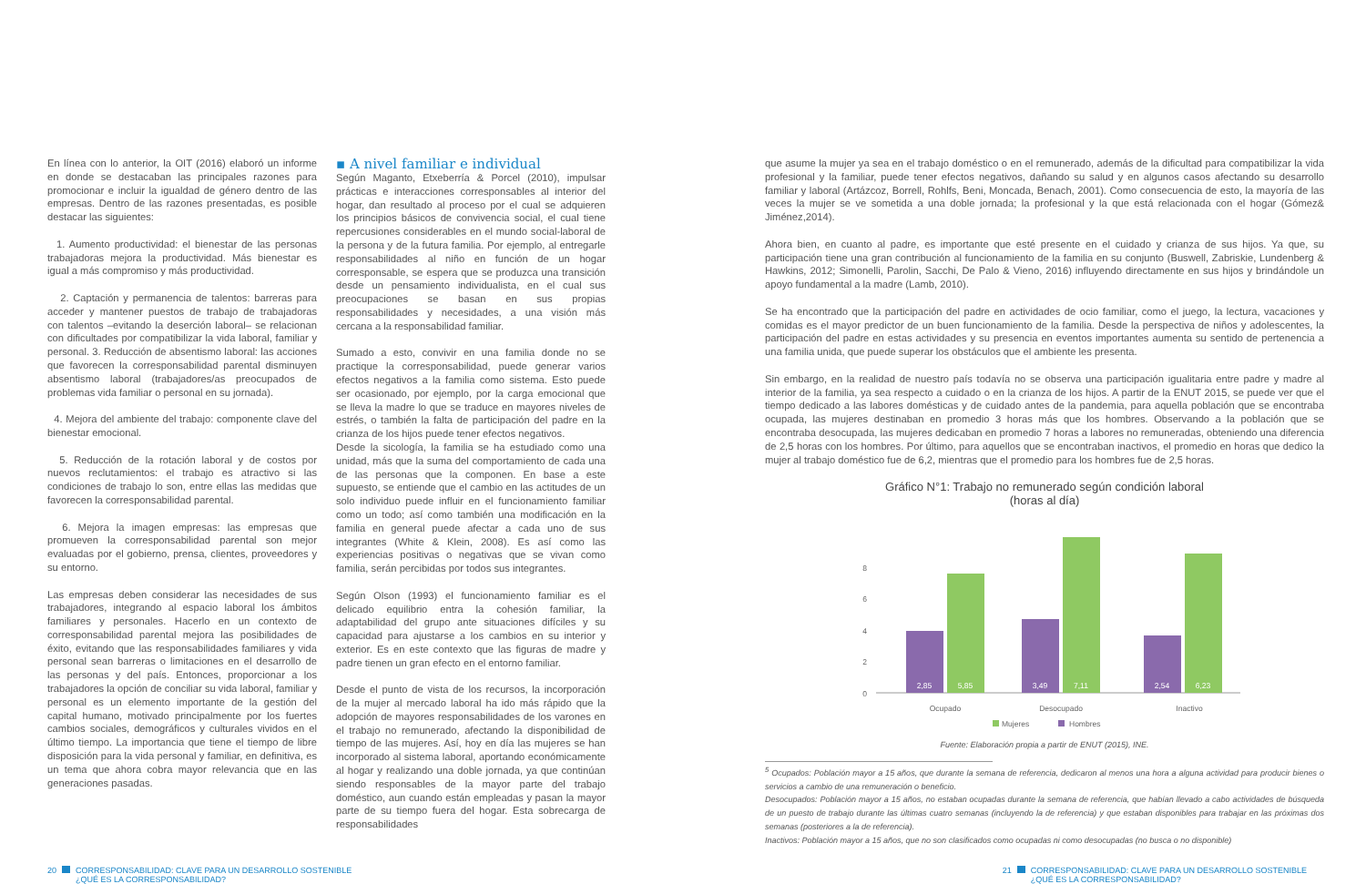En línea con lo anterior, la OIT (2016) elaboró un informe en donde se destacaban las principales razones para promocionar e incluir la igualdad de género dentro de las empresas. Dentro de las razones presentadas, es posible destacar las siguientes:
1. Aumento productividad: el bienestar de las personas trabajadoras mejora la productividad. Más bienestar es igual a más compromiso y más productividad.
2. Captación y permanencia de talentos: barreras para acceder y mantener puestos de trabajo de trabajadoras con talentos –evitando la deserción laboral– se relacionan con dificultades por compatibilizar la vida laboral, familiar y personal. 3. Reducción de absentismo laboral: las acciones que favorecen la corresponsabilidad parental disminuyen absentismo laboral (trabajadores/as preocupados de problemas vida familiar o personal en su jornada).
4. Mejora del ambiente del trabajo: componente clave del bienestar emocional.
5. Reducción de la rotación laboral y de costos por nuevos reclutamientos: el trabajo es atractivo si las condiciones de trabajo lo son, entre ellas las medidas que favorecen la corresponsabilidad parental.
6. Mejora la imagen empresas: las empresas que promueven la corresponsabilidad parental son mejor evaluadas por el gobierno, prensa, clientes, proveedores y su entorno.
Las empresas deben considerar las necesidades de sus trabajadores, integrando al espacio laboral los ámbitos familiares y personales. Hacerlo en un contexto de corresponsabilidad parental mejora las posibilidades de éxito, evitando que las responsabilidades familiares y vida personal sean barreras o limitaciones en el desarrollo de las personas y del país. Entonces, proporcionar a los trabajadores la opción de conciliar su vida laboral, familiar y personal es un elemento importante de la gestión del capital humano, motivado principalmente por los fuertes cambios sociales, demográficos y culturales vividos en el último tiempo. La importancia que tiene el tiempo de libre disposición para la vida personal y familiar, en definitiva, es un tema que ahora cobra mayor relevancia que en las generaciones pasadas.
▪ A nivel familiar e individual
Según Maganto, Etxeberría & Porcel (2010), impulsar prácticas e interacciones corresponsables al interior del hogar, dan resultado al proceso por el cual se adquieren los principios básicos de convivencia social, el cual tiene repercusiones considerables en el mundo social-laboral de la persona y de la futura familia. Por ejemplo, al entregarle responsabilidades al niño en función de un hogar corresponsable, se espera que se produzca una transición desde un pensamiento individualista, en el cual sus preocupaciones se basan en sus propias responsabilidades y necesidades, a una visión más cercana a la responsabilidad familiar.
Sumado a esto, convivir en una familia donde no se practique la corresponsabilidad, puede generar varios efectos negativos a la familia como sistema. Esto puede ser ocasionado, por ejemplo, por la carga emocional que se lleva la madre lo que se traduce en mayores niveles de estrés, o también la falta de participación del padre en la crianza de los hijos puede tener efectos negativos.
Desde la sicología, la familia se ha estudiado como una unidad, más que la suma del comportamiento de cada una de las personas que la componen. En base a este supuesto, se entiende que el cambio en las actitudes de un solo individuo puede influir en el funcionamiento familiar como un todo; así como también una modificación en la familia en general puede afectar a cada uno de sus integrantes (White & Klein, 2008). Es así como las experiencias positivas o negativas que se vivan como familia, serán percibidas por todos sus integrantes.
Según Olson (1993) el funcionamiento familiar es el delicado equilibrio entra la cohesión familiar, la adaptabilidad del grupo ante situaciones difíciles y su capacidad para ajustarse a los cambios en su interior y exterior. Es en este contexto que las figuras de madre y padre tienen un gran efecto en el entorno familiar.
Desde el punto de vista de los recursos, la incorporación de la mujer al mercado laboral ha ido más rápido que la adopción de mayores responsabilidades de los varones en el trabajo no remunerado, afectando la disponibilidad de tiempo de las mujeres. Así, hoy en día las mujeres se han incorporado al sistema laboral, aportando económicamente al hogar y realizando una doble jornada, ya que continúan siendo responsables de la mayor parte del trabajo doméstico, aun cuando están empleadas y pasan la mayor parte de su tiempo fuera del hogar. Esta sobrecarga de responsabilidades
que asume la mujer ya sea en el trabajo doméstico o en el remunerado, además de la dificultad para compatibilizar la vida profesional y la familiar, puede tener efectos negativos, dañando su salud y en algunos casos afectando su desarrollo familiar y laboral (Artázcoz, Borrell, Rohlfs, Beni, Moncada, Benach, 2001). Como consecuencia de esto, la mayoría de las veces la mujer se ve sometida a una doble jornada; la profesional y la que está relacionada con el hogar (Gómez& Jiménez,2014).
Ahora bien, en cuanto al padre, es importante que esté presente en el cuidado y crianza de sus hijos. Ya que, su participación tiene una gran contribución al funcionamiento de la familia en su conjunto (Buswell, Zabriskie, Lundenberg & Hawkins, 2012; Simonelli, Parolin, Sacchi, De Palo & Vieno, 2016) influyendo directamente en sus hijos y brindándole un apoyo fundamental a la madre (Lamb, 2010).
Se ha encontrado que la participación del padre en actividades de ocio familiar, como el juego, la lectura, vacaciones y comidas es el mayor predictor de un buen funcionamiento de la familia. Desde la perspectiva de niños y adolescentes, la participación del padre en estas actividades y su presencia en eventos importantes aumenta su sentido de pertenencia a una familia unida, que puede superar los obstáculos que el ambiente les presenta.
Sin embargo, en la realidad de nuestro país todavía no se observa una participación igualitaria entre padre y madre al interior de la familia, ya sea respecto a cuidado o en la crianza de los hijos. A partir de la ENUT 2015, se puede ver que el tiempo dedicado a las labores domésticas y de cuidado antes de la pandemia, para aquella población que se encontraba ocupada, las mujeres destinaban en promedio 3 horas más que los hombres. Observando a la población que se encontraba desocupada, las mujeres dedicaban en promedio 7 horas a labores no remuneradas, obteniendo una diferencia de 2,5 horas con los hombres. Por último, para aquellos que se encontraban inactivos, el promedio en horas que dedico la mujer al trabajo doméstico fue de 6,2, mientras que el promedio para los hombres fue de 2,5 horas.
Gráfico N°1: Trabajo no remunerado según condición laboral
(horas al día)
0
2
4
6
8
2,85
5,85
3,49
7,11
2,54
6,23
Ocupado
Desocupado
Inactivo
Mujeres
Hombres
Fuente: Elaboración propia a partir de ENUT (2015), INE.
<sup>5</sup> Ocupados: Población mayor a 15 años, que durante la semana de referencia, dedicaron al menos una hora a alguna actividad para producir bienes o servicios a cambio de una remuneración o beneficio.
Desocupados: Población mayor a 15 años, no estaban ocupadas durante la semana de referencia, que habían llevado a cabo actividades de búsqueda de un puesto de trabajo durante las últimas cuatro semanas (incluyendo la de referencia) y que estaban disponibles para trabajar en las próximas dos semanas (posteriores a la de referencia).
Inactivos: Población mayor a 15 años, que no son clasificados como ocupadas ni como desocupadas (no busca o no disponible)
20 CORRESPONSABILIDAD: CLAVE PARA UN DESARROLLO SOSTENIBLE
¿QUÉ ES LA CORRESPONSABILIDAD?
21 CORRESPONSABILIDAD: CLAVE PARA UN DESARROLLO SOSTENIBLE
¿QUÉ ES LA CORRESPONSABILIDAD?